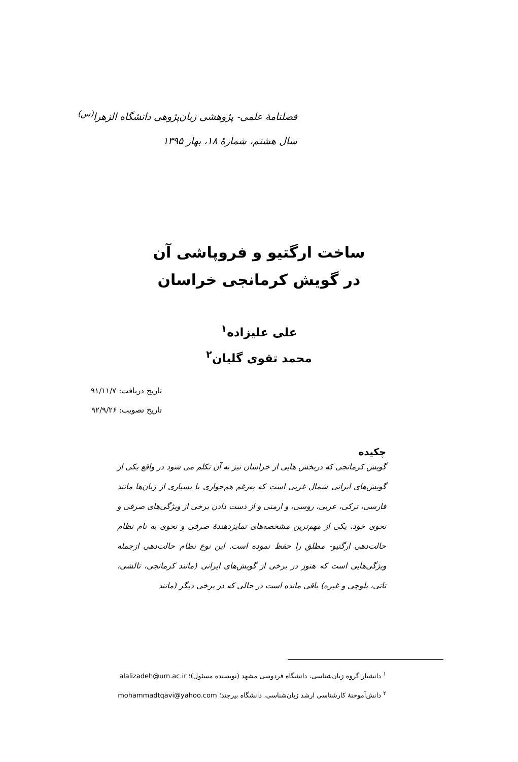فصلنامهٔ علمی- پژوهشی زبان‌پژوهی دانشگاه الزهرا<sup>(س)</sup>
سال هشتم، شمارهٔ ۱۸، بهار ۱۳۹۵
ساخت ارگتیو و فروپاشی آن
در گویش کرمانجی خراسان
علی علیزاده<sup>۱</sup>
محمد تقوی گلیان<sup>۲</sup>
تاریخ دریافت: ۹۱/۱۱/۷
تاریخ تصویب: ۹۲/۹/۲۶
چکیده
گویش کرمانجی که دربخش هایی از خراسان نیز به آن تکلم می شود در واقع یکی از گویش‌های ایرانی شمال غربی است که به‌رغم هم‌جواری با بسیاری از زبان‌ها مانند فارسی، ترکی، عربی، روسی، و ارمنی و از دست دادن برخی از ویژگی‌های صرفی و نحوی خود، یکی از مهم‌ترین مشخصه‌های تمایزدهندهٔ صرفی و نحوی به نام نظام حالت‌دهی ارگتیو- مطلق را حفظ نموده است. این نوع نظام حالت‌دهی ازجمله ویژگی‌هایی است که هنوز در برخی از گویش‌های ایرانی (مانند کرمانجی، تالشی، تاتی، بلوچی و غیره) باقی مانده است در حالی که در برخی دیگر (مانند
<sup>۱</sup> دانشیار گروه زبان‌شناسی، دانشگاه فردوسی مشهد (نویسنده مسئول)؛ alalizadeh@um.ac.ir
<sup>۲</sup> دانش‌آموختهٔ کارشناسی ارشد زبان‌شناسی، دانشگاه بیرجند؛ mohammadtqavi@yahoo.com